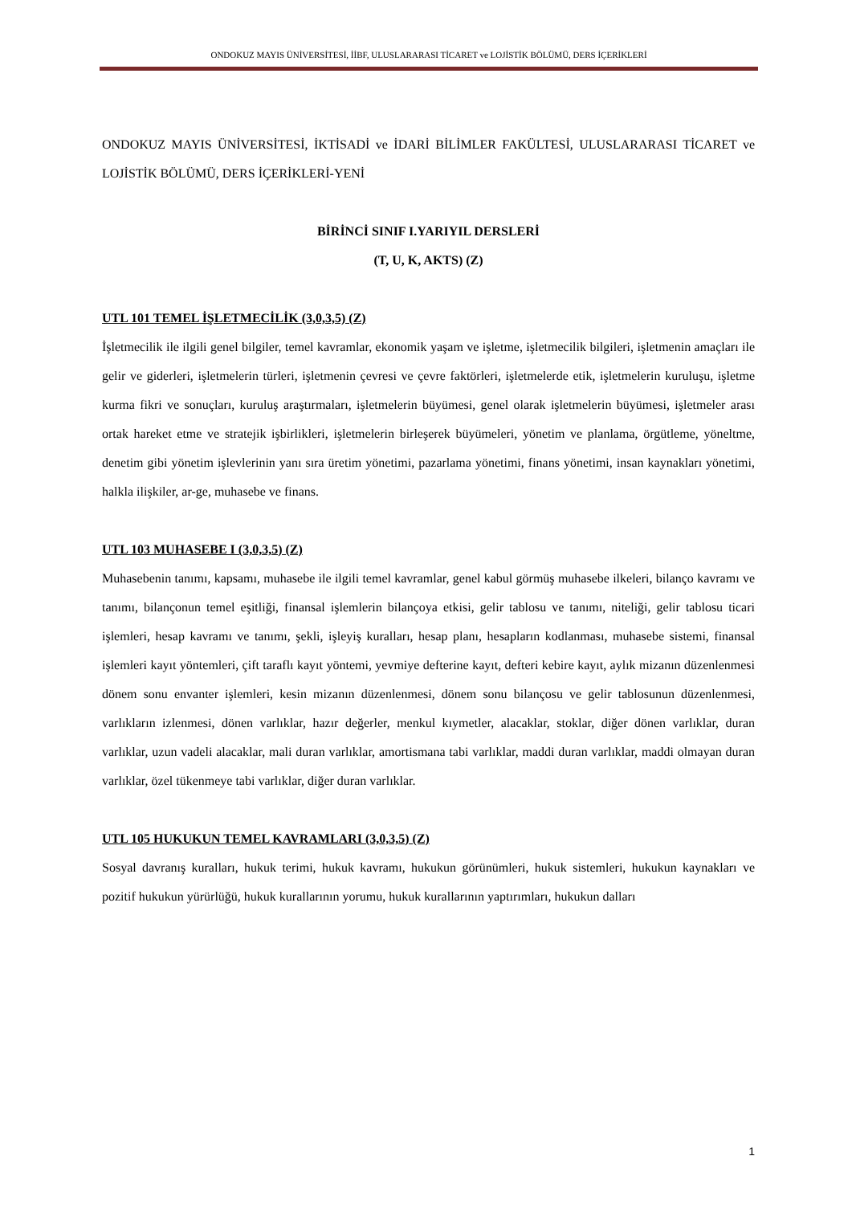ONDOKUZ MAYIS ÜNİVERSİTESİ, İİBF, ULUSLARARASI TİCARET ve LOJİSTİK BÖLÜMÜ, DERS İÇERİKLERİ
ONDOKUZ MAYIS ÜNİVERSİTESİ, İKTİSADİ ve İDARİ BİLİMLER FAKÜLTESİ, ULUSLARARASI TİCARET ve LOJİSTİK BÖLÜMÜ, DERS İÇERİKLERİ-YENİ
BİRİNCİ SINIF I.YARIYIL DERSLERİ
(T, U, K, AKTS) (Z)
UTL 101 TEMEL İŞLETMECİLİK (3,0,3,5) (Z)
İşletmecilik ile ilgili genel bilgiler, temel kavramlar, ekonomik yaşam ve işletme, işletmecilik bilgileri, işletmenin amaçları ile gelir ve giderleri, işletmelerin türleri, işletmenin çevresi ve çevre faktörleri, işletmelerde etik, işletmelerin kuruluşu, işletme kurma fikri ve sonuçları, kuruluş araştırmaları, işletmelerin büyümesi, genel olarak işletmelerin büyümesi, işletmeler arası ortak hareket etme ve stratejik işbirlikleri, işletmelerin birleşerek büyümeleri, yönetim ve planlama, örgütleme, yöneltme, denetim gibi yönetim işlevlerinin yanı sıra üretim yönetimi, pazarlama yönetimi, finans yönetimi, insan kaynakları yönetimi, halkla ilişkiler, ar-ge, muhasebe ve finans.
UTL 103 MUHASEBE I (3,0,3,5) (Z)
Muhasebenin tanımı, kapsamı, muhasebe ile ilgili temel kavramlar, genel kabul görmüş muhasebe ilkeleri, bilanço kavramı ve tanımı, bilançonun temel eşitliği, finansal işlemlerin bilançoya etkisi, gelir tablosu ve tanımı, niteliği, gelir tablosu ticari işlemleri, hesap kavramı ve tanımı, şekli, işleyiş kuralları, hesap planı, hesapların kodlanması, muhasebe sistemi, finansal işlemleri kayıt yöntemleri, çift taraflı kayıt yöntemi, yevmiye defterine kayıt, defteri kebire kayıt, aylık mizanın düzenlenmesi dönem sonu envanter işlemleri, kesin mizanın düzenlenmesi, dönem sonu bilançosu ve gelir tablosunun düzenlenmesi, varlıkların izlenmesi, dönen varlıklar, hazır değerler, menkul kıymetler, alacaklar, stoklar, diğer dönen varlıklar, duran varlıklar, uzun vadeli alacaklar, mali duran varlıklar, amortismana tabi varlıklar, maddi duran varlıklar, maddi olmayan duran varlıklar, özel tükenmeye tabi varlıklar, diğer duran varlıklar.
UTL 105 HUKUKUN TEMEL KAVRAMLARI (3,0,3,5) (Z)
Sosyal davranış kuralları, hukuk terimi, hukuk kavramı, hukukun görünümleri, hukuk sistemleri, hukukun kaynakları ve pozitif hukukun yürürlüğü, hukuk kurallarının yorumu, hukuk kurallarının yaptırımları, hukukun dalları
1